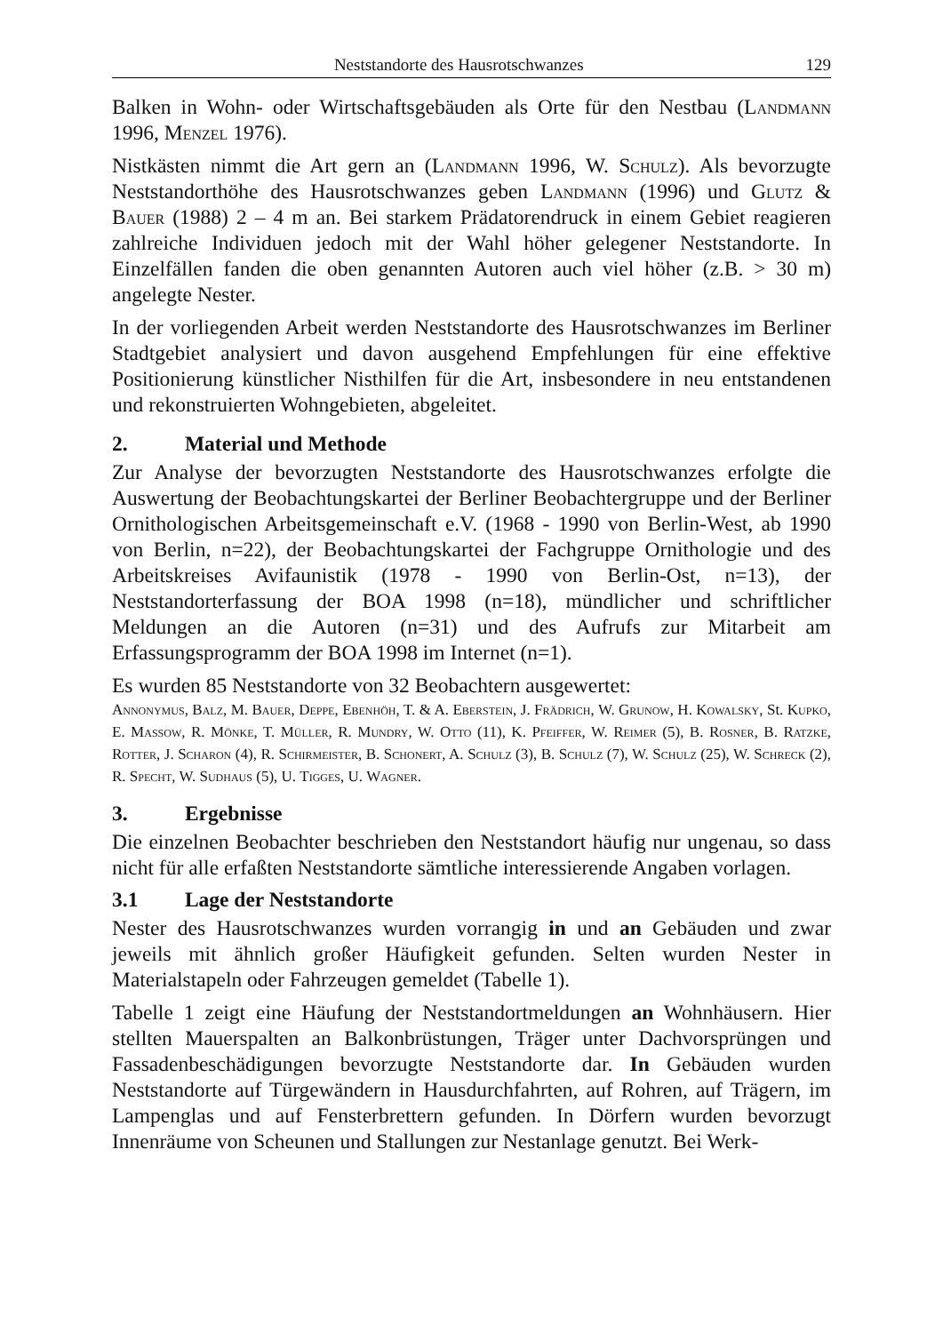Neststandorte des Hausrotschwanzes 129
Balken in Wohn- oder Wirtschaftsgebäuden als Orte für den Nestbau (Landmann 1996, Menzel 1976).
Nistkästen nimmt die Art gern an (Landmann 1996, W. Schulz). Als bevorzugte Neststandorthöhe des Hausrotschwanzes geben Landmann (1996) und Glutz & Bauer (1988) 2 – 4 m an. Bei starkem Prädatorendruck in einem Gebiet reagieren zahlreiche Individuen jedoch mit der Wahl höher gelegener Neststandorte. In Einzelfällen fanden die oben genannten Autoren auch viel höher (z.B. > 30 m) angelegte Nester.
In der vorliegenden Arbeit werden Neststandorte des Hausrotschwanzes im Berliner Stadtgebiet analysiert und davon ausgehend Empfehlungen für eine effektive Positionierung künstlicher Nisthilfen für die Art, insbesondere in neu entstandenen und rekonstruierten Wohngebieten, abgeleitet.
2. Material und Methode
Zur Analyse der bevorzugten Neststandorte des Hausrotschwanzes erfolgte die Auswertung der Beobachtungskartei der Berliner Beobachtergruppe und der Berliner Ornithologischen Arbeitsgemeinschaft e.V. (1968 - 1990 von Berlin-West, ab 1990 von Berlin, n=22), der Beobachtungskartei der Fachgruppe Ornithologie und des Arbeitskreises Avifaunistik (1978 - 1990 von Berlin-Ost, n=13), der Neststandorterfassung der BOA 1998 (n=18), mündlicher und schriftlicher Meldungen an die Autoren (n=31) und des Aufrufs zur Mitarbeit am Erfassungsprogramm der BOA 1998 im Internet (n=1).
Es wurden 85 Neststandorte von 32 Beobachtern ausgewertet:
Annonymus, Balz, M. Bauer, Deppe, Ebenhöh, T. & A. Eberstein, J. Frädrich, W. Grunow, H. Kowalsky, St. Kupko, E. Massow, R. Mönke, T. Müller, R. Mundry, W. Otto (11), K. Pfeiffer, W. Reimer (5), B. Rosner, B. Ratzke, Rotter, J. Scharon (4), R. Schirmeister, B. Schonert, A. Schulz (3), B. Schulz (7), W. Schulz (25), W. Schreck (2), R. Specht, W. Sudhaus (5), U. Tigges, U. Wagner.
3. Ergebnisse
Die einzelnen Beobachter beschrieben den Neststandort häufig nur ungenau, so dass nicht für alle erfaßten Neststandorte sämtliche interessierende Angaben vorlagen.
3.1 Lage der Neststandorte
Nester des Hausrotschwanzes wurden vorrangig in und an Gebäuden und zwar jeweils mit ähnlich großer Häufigkeit gefunden. Selten wurden Nester in Materialstapeln oder Fahrzeugen gemeldet (Tabelle 1).
Tabelle 1 zeigt eine Häufung der Neststandortmeldungen an Wohnhäusern. Hier stellten Mauerspalten an Balkonbrüstungen, Träger unter Dachvorsprüngen und Fassadenbeschädigungen bevorzugte Neststandorte dar. In Gebäuden wurden Neststandorte auf Türgewändern in Hausdurchfahrten, auf Rohren, auf Trägern, im Lampenglas und auf Fensterbrettern gefunden. In Dörfern wurden bevorzugt Innenräume von Scheunen und Stallungen zur Nestanlage genutzt. Bei Werk-